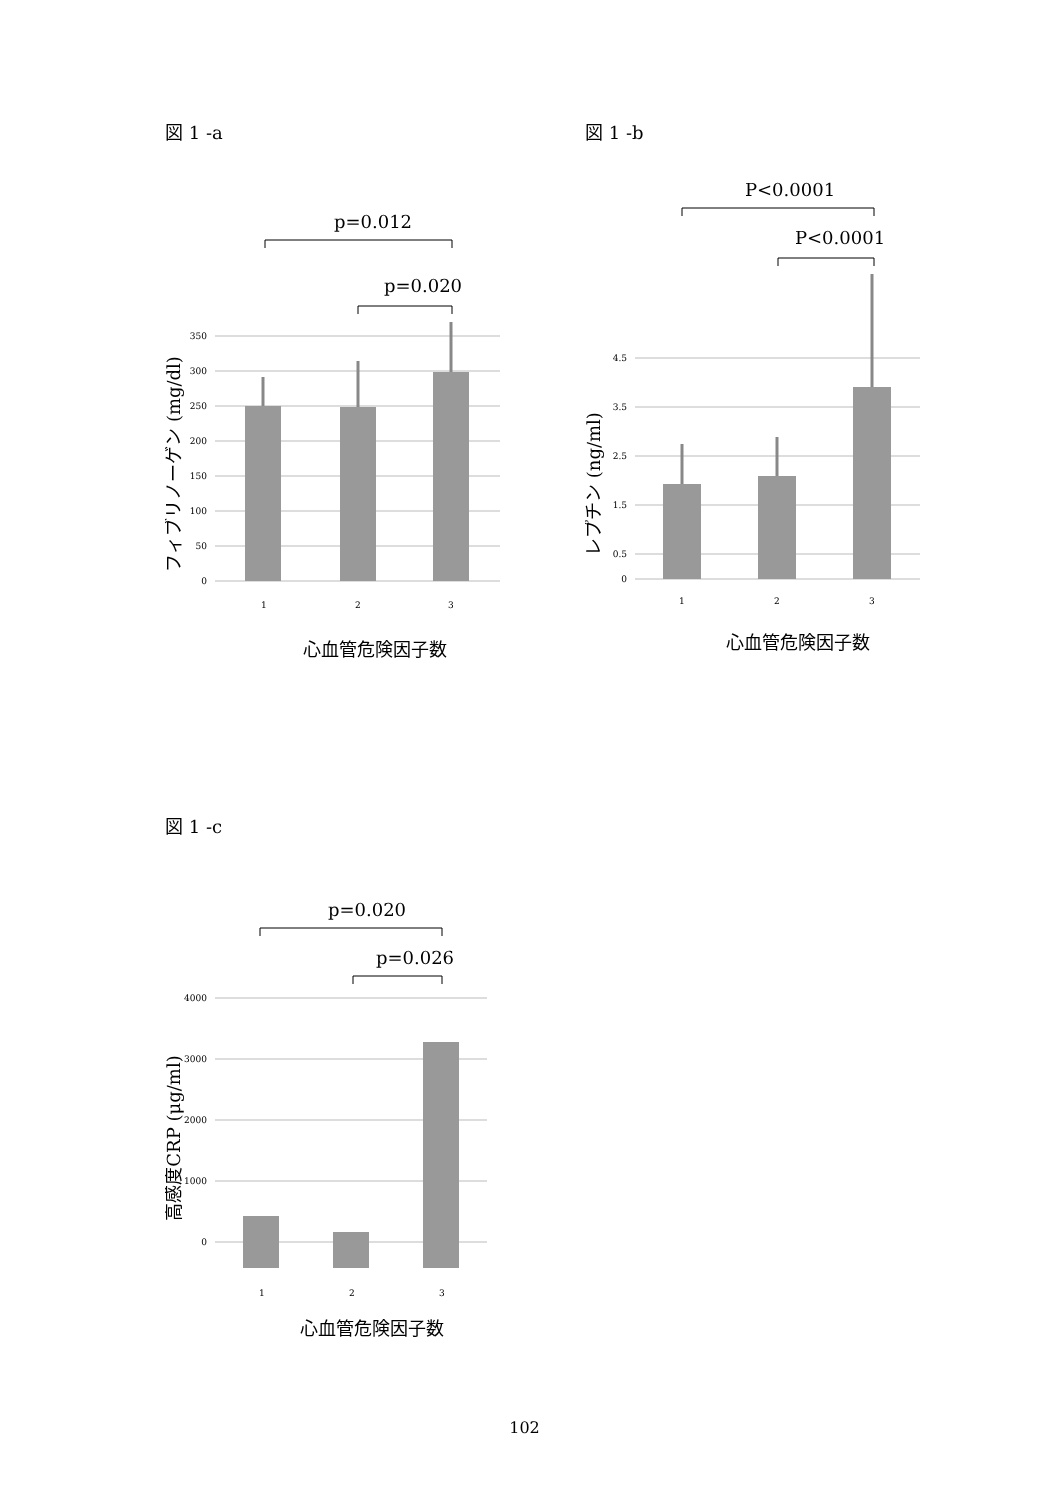図 1 -a
p=0.012
p=0.020
350
300
250
200
150
100
50
0
1
2
3
フィブリノーゲン (mg/dl)
心血管危険因子数
図 1 -b
P<0.0001
P<0.0001
4.5
3.5
2.5
1.5
0.5
0
1
2
3
レプチン (ng/ml)
心血管危険因子数
図 1 -c
p=0.020
p=0.026
4000
3000
2000
1000
0
1
2
3
高感度CRP (μg/ml)
心血管危険因子数
102